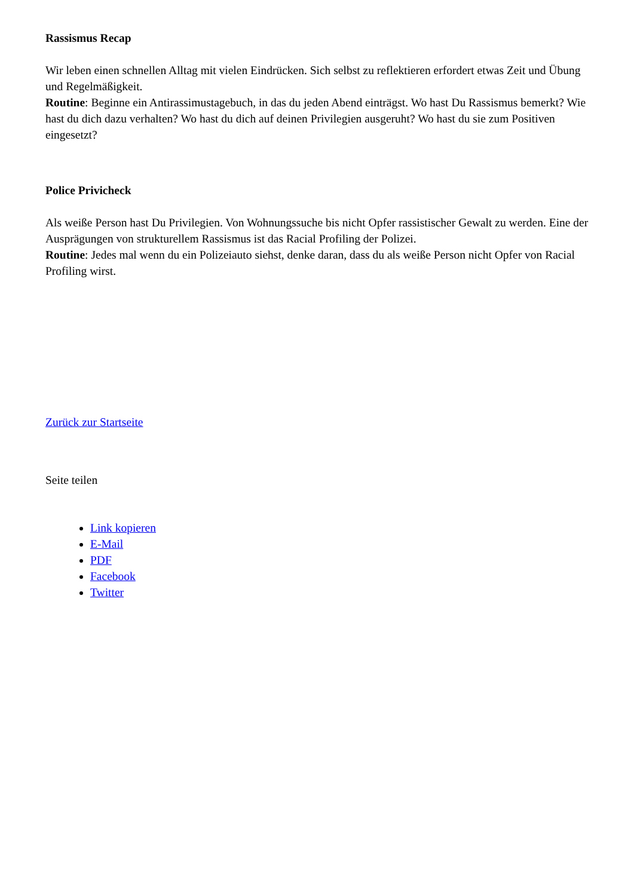Rassismus Recap
Wir leben einen schnellen Alltag mit vielen Eindrücken. Sich selbst zu reflektieren erfordert etwas Zeit und Übung und Regelmäßigkeit.
Routine: Beginne ein Antirassimustagebuch, in das du jeden Abend einträgst. Wo hast Du Rassismus bemerkt? Wie hast du dich dazu verhalten? Wo hast du dich auf deinen Privilegien ausgeruht? Wo hast du sie zum Positiven eingesetzt?
Police Privicheck
Als weiße Person hast Du Privilegien. Von Wohnungssuche bis nicht Opfer rassistischer Gewalt zu werden. Eine der Ausprägungen von strukturellem Rassismus ist das Racial Profiling der Polizei.
Routine: Jedes mal wenn du ein Polizeiauto siehst, denke daran, dass du als weiße Person nicht Opfer von Racial Profiling wirst.
Zurück zur Startseite
Seite teilen
Link kopieren
E-Mail
PDF
Facebook
Twitter